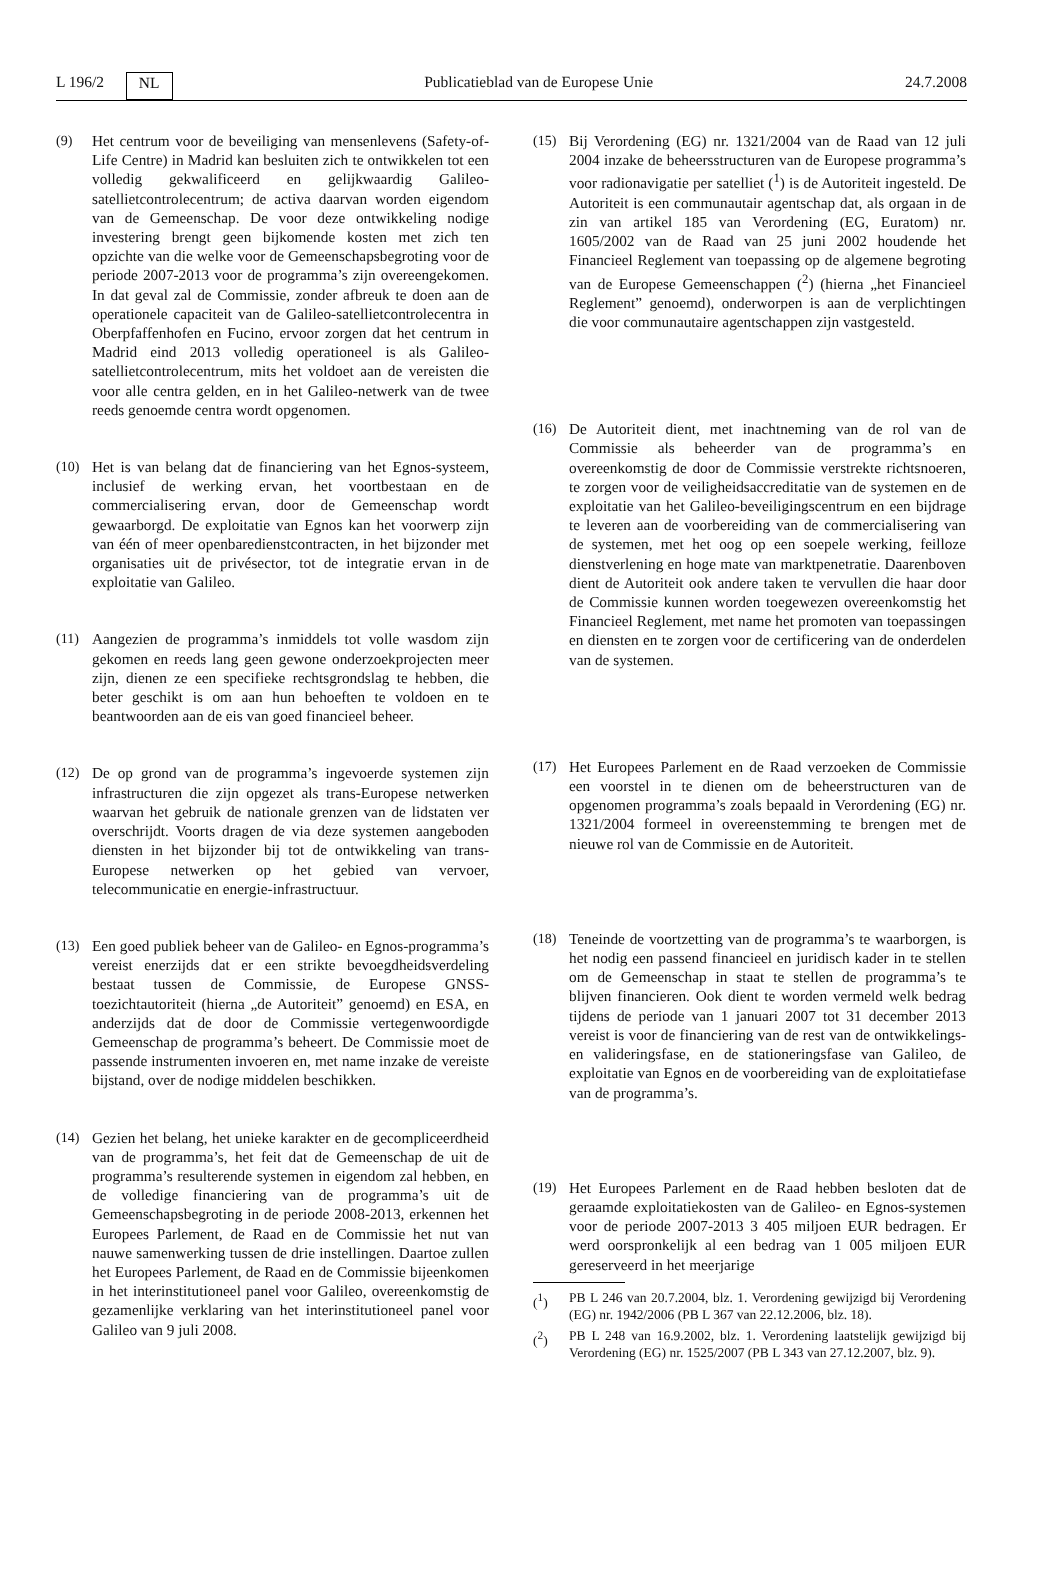L 196/2 NL Publicatieblad van de Europese Unie 24.7.2008
(9) Het centrum voor de beveiliging van mensenlevens (Safety-of-Life Centre) in Madrid kan besluiten zich te ontwikkelen tot een volledig gekwalificeerd en gelijkwaardig Galileo-satellietcontrolecentrum; de activa daarvan worden eigendom van de Gemeenschap. De voor deze ontwikkeling nodige investering brengt geen bijkomende kosten met zich ten opzichte van die welke voor de Gemeenschapsbegroting voor de periode 2007-2013 voor de programma’s zijn overeengekomen. In dat geval zal de Commissie, zonder afbreuk te doen aan de operationele capaciteit van de Galileo-satellietcontrolecentra in Oberpfaffenhofen en Fucino, ervoor zorgen dat het centrum in Madrid eind 2013 volledig operationeel is als Galileo-satellietcontrolecentrum, mits het voldoet aan de vereisten die voor alle centra gelden, en in het Galileo-netwerk van de twee reeds genoemde centra wordt opgenomen.
(10) Het is van belang dat de financiering van het Egnos-systeem, inclusief de werking ervan, het voortbestaan en de commercialisering ervan, door de Gemeenschap wordt gewaarborgd. De exploitatie van Egnos kan het voorwerp zijn van één of meer openbaredienstcontracten, in het bijzonder met organisaties uit de privésector, tot de integratie ervan in de exploitatie van Galileo.
(11) Aangezien de programma’s inmiddels tot volle wasdom zijn gekomen en reeds lang geen gewone onderzoekprojecten meer zijn, dienen ze een specifieke rechtsgrondslag te hebben, die beter geschikt is om aan hun behoeften te voldoen en te beantwoorden aan de eis van goed financieel beheer.
(12) De op grond van de programma’s ingevoerde systemen zijn infrastructuren die zijn opgezet als trans-Europese netwerken waarvan het gebruik de nationale grenzen van de lidstaten ver overschrijdt. Voorts dragen de via deze systemen aangeboden diensten in het bijzonder bij tot de ontwikkeling van trans-Europese netwerken op het gebied van vervoer, telecommunicatie en energie-infrastructuur.
(13) Een goed publiek beheer van de Galileo- en Egnos-programma’s vereist enerzijds dat er een strikte bevoegdheidsverdeling bestaat tussen de Commissie, de Europese GNSS-toezichtautoriteit (hierna „de Autoriteit” genoemd) en ESA, en anderzijds dat de door de Commissie vertegenwoordigde Gemeenschap de programma’s beheert. De Commissie moet de passende instrumenten invoeren en, met name inzake de vereiste bijstand, over de nodige middelen beschikken.
(14) Gezien het belang, het unieke karakter en de gecompliceerdheid van de programma’s, het feit dat de Gemeenschap de uit de programma’s resulterende systemen in eigendom zal hebben, en de volledige financiering van de programma’s uit de Gemeenschapsbegroting in de periode 2008-2013, erkennen het Europees Parlement, de Raad en de Commissie het nut van nauwe samenwerking tussen de drie instellingen. Daartoe zullen het Europees Parlement, de Raad en de Commissie bijeenkomen in het interinstitutioneel panel voor Galileo, overeenkomstig de gezamenlijke verklaring van het interinstitutioneel panel voor Galileo van 9 juli 2008.
(15) Bij Verordening (EG) nr. 1321/2004 van de Raad van 12 juli 2004 inzake de beheersstructuren van de Europese programma’s voor radionavigatie per satelliet (<sup>1</sup>) is de Autoriteit ingesteld. De Autoriteit is een communautair agentschap dat, als orgaan in de zin van artikel 185 van Verordening (EG, Euratom) nr. 1605/2002 van de Raad van 25 juni 2002 houdende het Financieel Reglement van toepassing op de algemene begroting van de Europese Gemeenschappen (<sup>2</sup>) (hierna „het Financieel Reglement” genoemd), onderworpen is aan de verplichtingen die voor communautaire agentschappen zijn vastgesteld.
(16) De Autoriteit dient, met inachtneming van de rol van de Commissie als beheerder van de programma’s en overeenkomstig de door de Commissie verstrekte richtsnoeren, te zorgen voor de veiligheidsaccreditatie van de systemen en de exploitatie van het Galileo-beveiligingscentrum en een bijdrage te leveren aan de voorbereiding van de commercialisering van de systemen, met het oog op een soepele werking, feilloze dienstverlening en hoge mate van marktpenetratie. Daarenboven dient de Autoriteit ook andere taken te vervullen die haar door de Commissie kunnen worden toegewezen overeenkomstig het Financieel Reglement, met name het promoten van toepassingen en diensten en te zorgen voor de certificering van de onderdelen van de systemen.
(17) Het Europees Parlement en de Raad verzoeken de Commissie een voorstel in te dienen om de beheerstructuren van de opgenomen programma’s zoals bepaald in Verordening (EG) nr. 1321/2004 formeel in overeenstemming te brengen met de nieuwe rol van de Commissie en de Autoriteit.
(18) Teneinde de voortzetting van de programma’s te waarborgen, is het nodig een passend financieel en juridisch kader in te stellen om de Gemeenschap in staat te stellen de programma’s te blijven financieren. Ook dient te worden vermeld welk bedrag tijdens de periode van 1 januari 2007 tot 31 december 2013 vereist is voor de financiering van de rest van de ontwikkelings- en valideringsfase, en de stationeringsfase van Galileo, de exploitatie van Egnos en de voorbereiding van de exploitatiefase van de programma’s.
(19) Het Europees Parlement en de Raad hebben besloten dat de geraamde exploitatiekosten van de Galileo- en Egnos-systemen voor de periode 2007-2013 3 405 miljoen EUR bedragen. Er werd oorspronkelijk al een bedrag van 1 005 miljoen EUR gereserveerd in het meerjarige
(<sup>1</sup>) PB L 246 van 20.7.2004, blz. 1. Verordening gewijzigd bij Verordening (EG) nr. 1942/2006 (PB L 367 van 22.12.2006, blz. 18).
(<sup>2</sup>) PB L 248 van 16.9.2002, blz. 1. Verordening laatstelijk gewijzigd bij Verordening (EG) nr. 1525/2007 (PB L 343 van 27.12.2007, blz. 9).